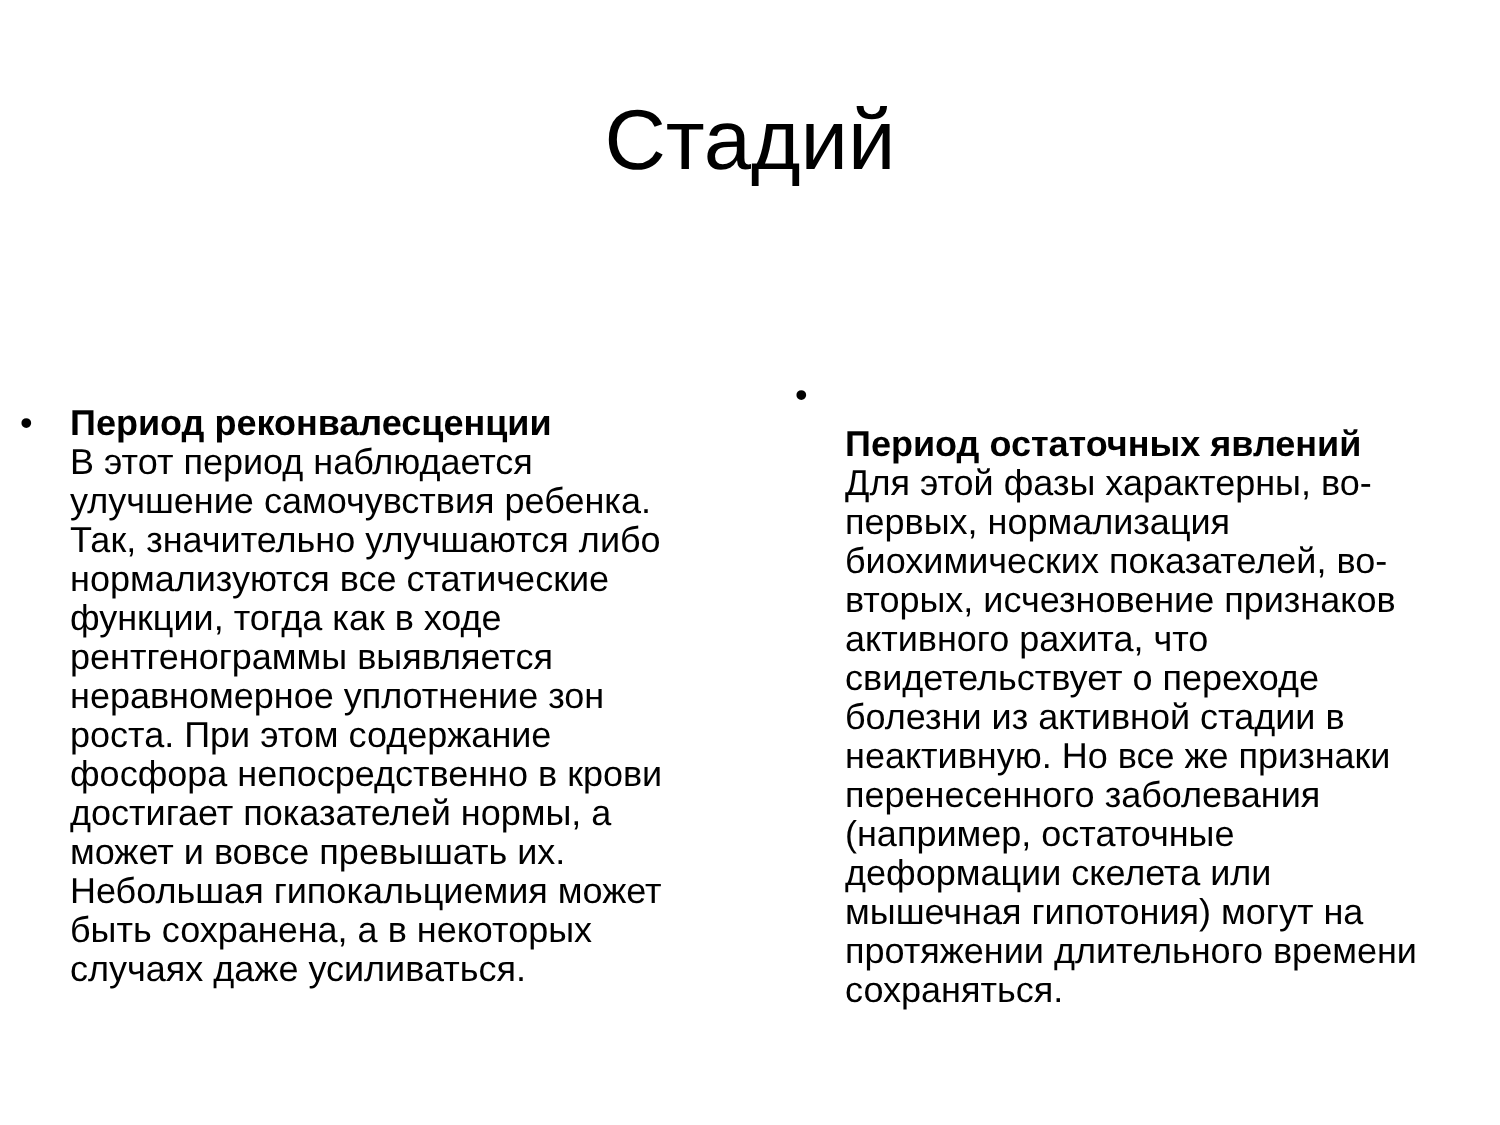Стадий
• Период реконвалесценции
В этот период наблюдается улучшение самочувствия ребенка. Так, значительно улучшаются либо нормализуются все статические функции, тогда как в ходе рентгенограммы выявляется неравномерное уплотнение зон роста. При этом содержание фосфора непосредственно в крови достигает показателей нормы, а может и вовсе превышать их. Небольшая гипокальциемия может быть сохранена, а в некоторых случаях даже усиливаться.
•
Период остаточных явлений
Для этой фазы характерны, во-первых, нормализация биохимических показателей, во-вторых, исчезновение признаков активного рахита, что свидетельствует о переходе болезни из активной стадии в неактивную. Но все же признаки перенесенного заболевания (например, остаточные деформации скелета или мышечная гипотония) могут на протяжении длительного времени сохраняться.